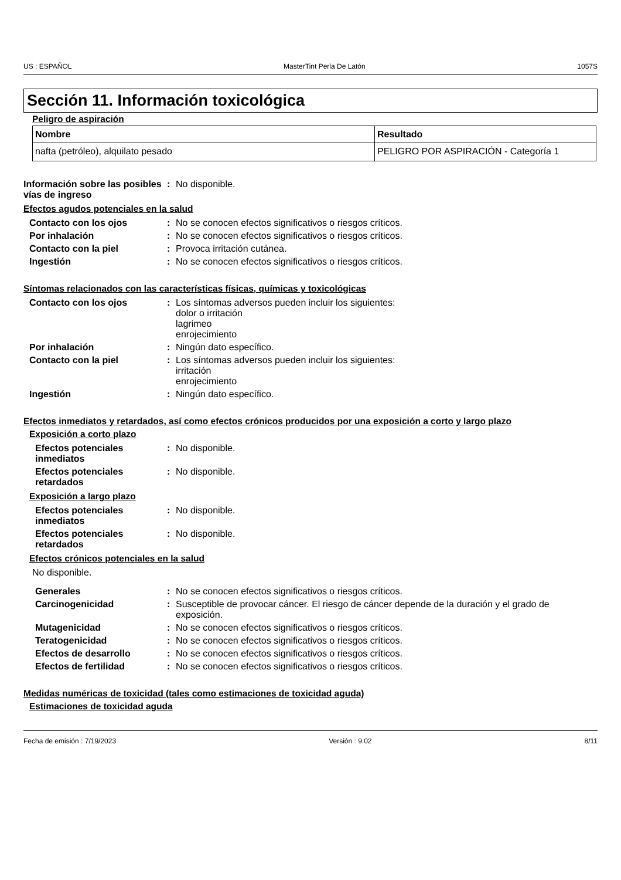US : ESPAÑOL MasterTint Perla De Latón 1057S
Sección 11. Información toxicológica
Peligro de aspiración
| Nombre | Resultado |
| --- | --- |
| nafta (petróleo), alquilato pesado | PELIGRO POR ASPIRACIÓN - Categoría 1 |
Información sobre las posibles vías de ingreso
: No disponible.
Efectos agudos potenciales en la salud
Contacto con los ojos : No se conocen efectos significativos o riesgos críticos.
Por inhalación : No se conocen efectos significativos o riesgos críticos.
Contacto con la piel : Provoca irritación cutánea.
Ingestión : No se conocen efectos significativos o riesgos críticos.
Síntomas relacionados con las características físicas, químicas y toxicológicas
Contacto con los ojos : Los síntomas adversos pueden incluir los siguientes:
dolor o irritación
lagrimeo
enrojecimiento
Por inhalación : Ningún dato específico.
Contacto con la piel : Los síntomas adversos pueden incluir los siguientes:
irritación
enrojecimiento
Ingestión : Ningún dato específico.
Efectos inmediatos y retardados, así como efectos crónicos producidos por una exposición a corto y largo plazo
Exposición a corto plazo
Efectos potenciales inmediatos
: No disponible.
Efectos potenciales retardados
: No disponible.
Exposición a largo plazo
Efectos potenciales inmediatos
: No disponible.
Efectos potenciales retardados
: No disponible.
Efectos crónicos potenciales en la salud
No disponible.
Generales : No se conocen efectos significativos o riesgos críticos.
Carcinogenicidad : Susceptible de provocar cáncer. El riesgo de cáncer depende de la duración y el grado de exposición.
Mutagenicidad : No se conocen efectos significativos o riesgos críticos.
Teratogenicidad : No se conocen efectos significativos o riesgos críticos.
Efectos de desarrollo : No se conocen efectos significativos o riesgos críticos.
Efectos de fertilidad : No se conocen efectos significativos o riesgos críticos.
Medidas numéricas de toxicidad (tales como estimaciones de toxicidad aguda)
Estimaciones de toxicidad aguda
Fecha de emisión : 7/19/2023 Versión : 9.02 8/11